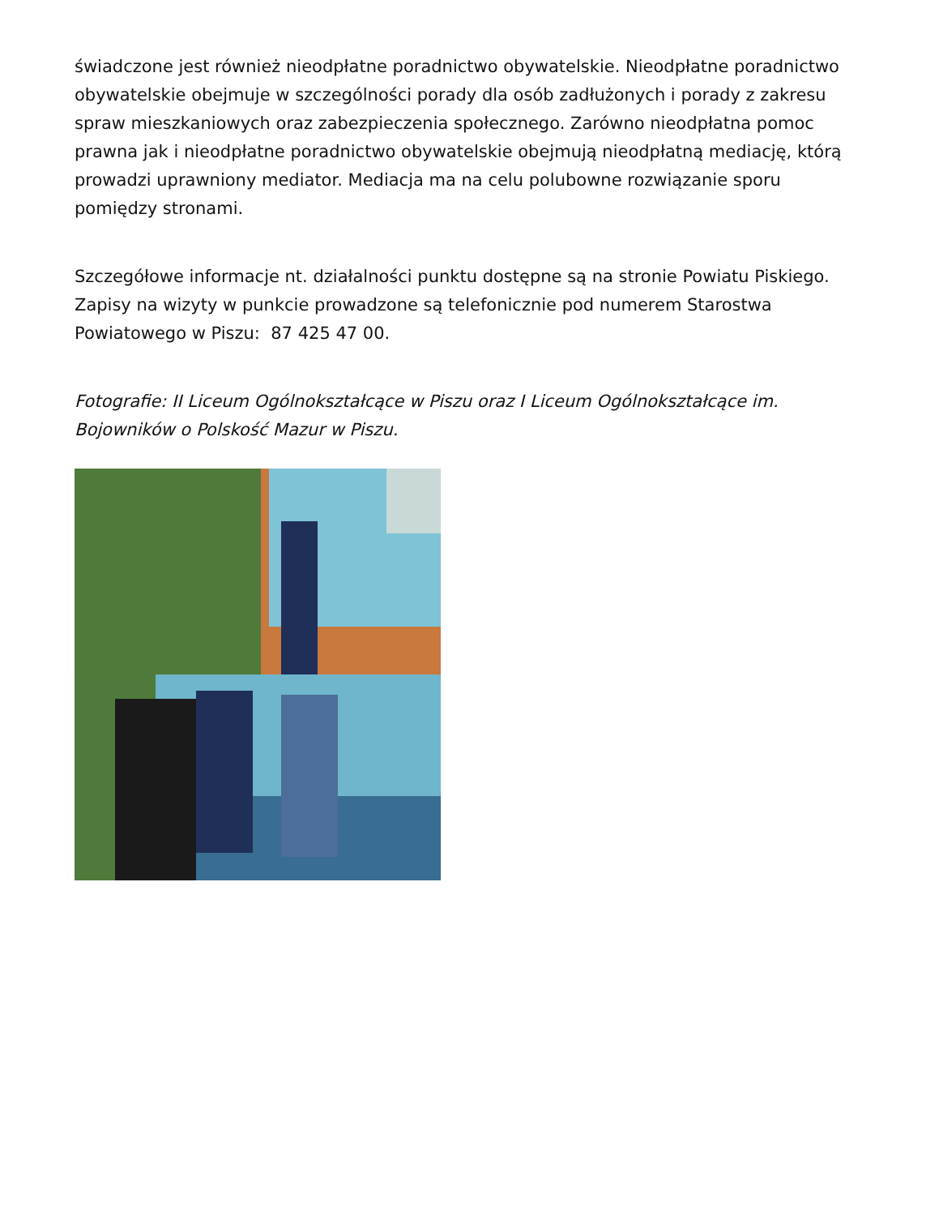świadczone jest również nieodpłatne poradnictwo obywatelskie. Nieodpłatne poradnictwo obywatelskie obejmuje w szczególności porady dla osób zadłużonych i porady z zakresu spraw mieszkaniowych oraz zabezpieczenia społecznego. Zarówno nieodpłatna pomoc prawna jak i nieodpłatne poradnictwo obywatelskie obejmują nieodpłatną mediację, którą prowadzi uprawniony mediator. Mediacja ma na celu polubowne rozwiązanie sporu pomiędzy stronami.
Szczegółowe informacje nt. działalności punktu dostępne są na stronie Powiatu Piskiego. Zapisy na wizyty w punkcie prowadzone są telefonicznie pod numerem Starostwa Powiatowego w Piszu: 87 425 47 00.
Fotografie: II Liceum Ogólnokształcące w Piszu oraz I Liceum Ogólnokształcące im. Bojowników o Polskość Mazur w Piszu.